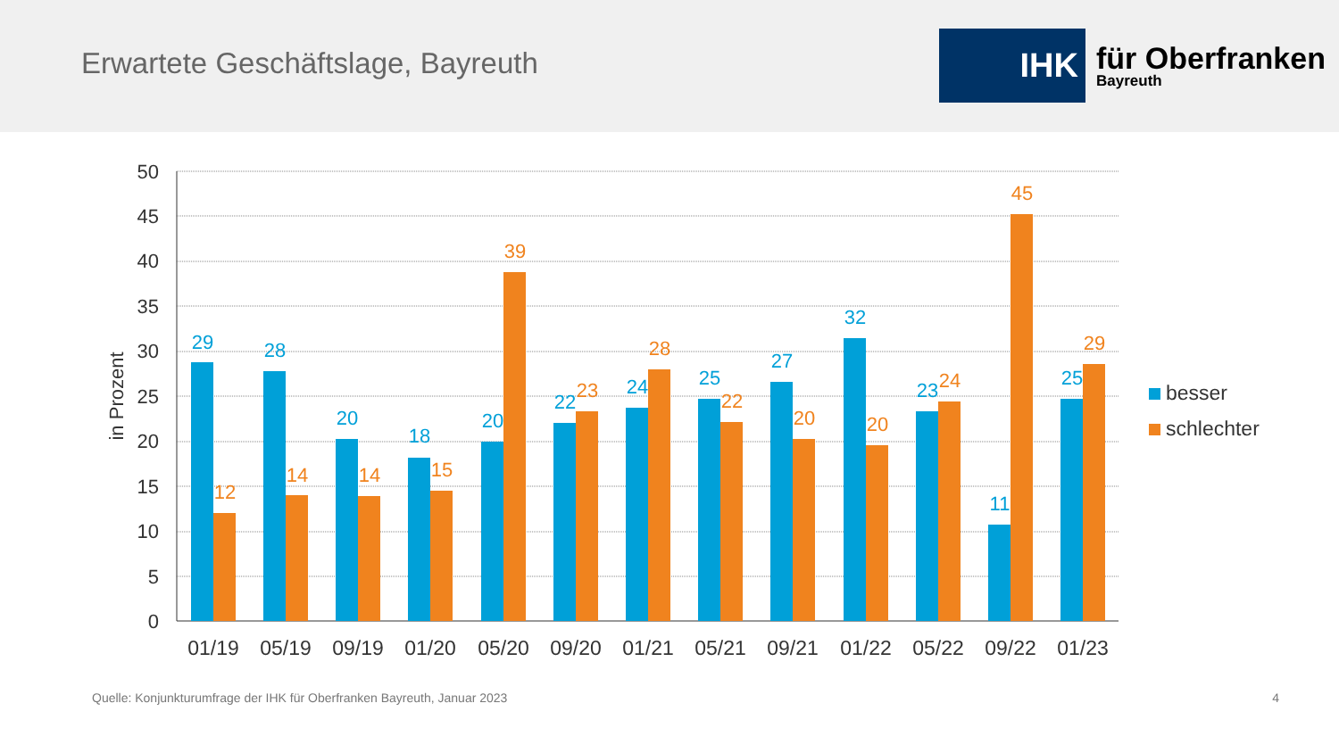Erwartete Geschäftslage, Bayreuth
IHK
für Oberfranken
Bayreuth
0
5
10
15
20
25
30
35
40
45
50
in Prozent
01/19
05/19
09/19
01/20
05/20
09/20
01/21
05/21
09/21
01/22
05/22
09/22
01/23
29
28
20
18
20
22
24
25
27
32
23
11
25
12
14
14
15
39
23
28
22
20
20
24
45
29
besser
schlechter
Quelle: Konjunkturumfrage der IHK für Oberfranken Bayreuth, Januar 2023 4